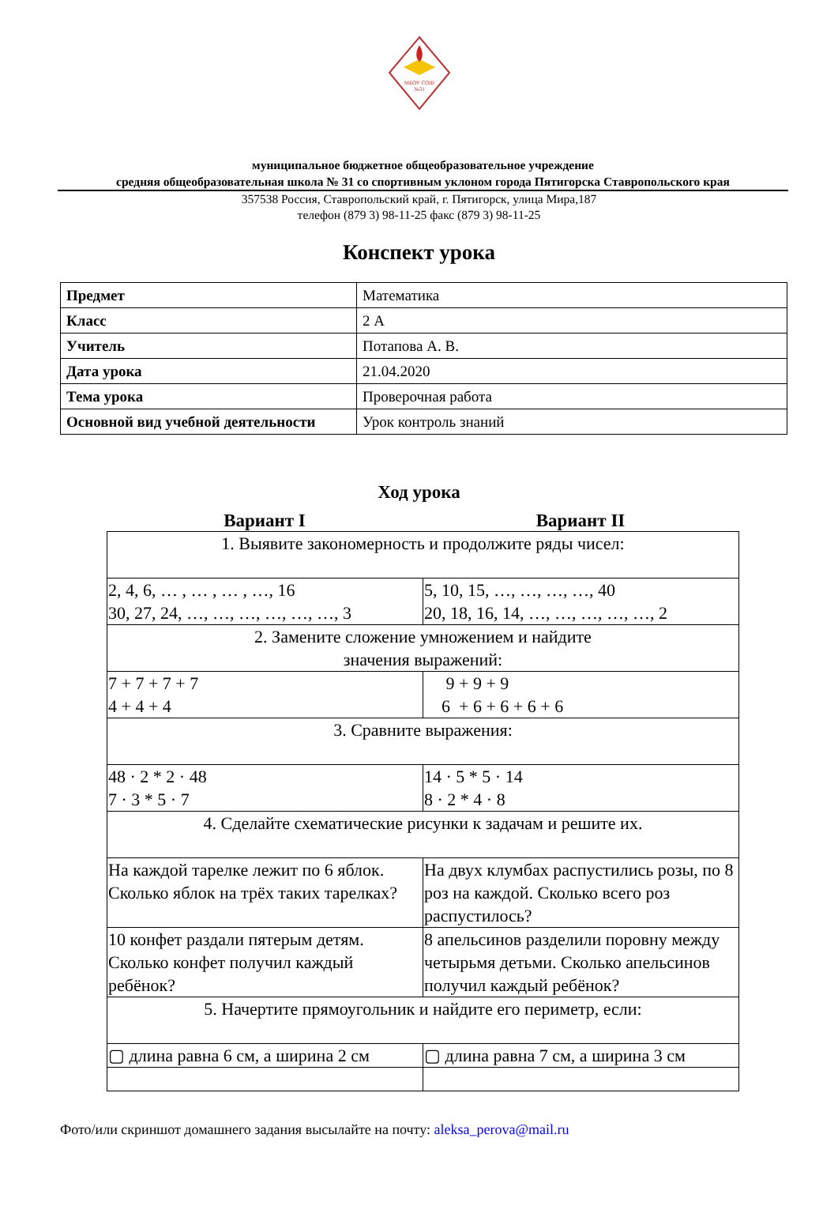МБОУ СОШ
№31
муниципальное бюджетное общеобразовательное учреждение
средняя общеобразовательная школа № 31 со спортивным уклоном города Пятигорска Ставропольского края
357538 Россия, Ставропольский край, г. Пятигорск, улица Мира,187
телефон (879 3) 98-11-25 факс (879 3) 98-11-25
Конспект урока
| Предмет | Математика |
| Класс | 2 А |
| Учитель | Потапова А. В. |
| Дата урока | 21.04.2020 |
| Тема урока | Проверочная работа |
| Основной вид учебной деятельности | Урок контроль знаний |
Ход урока
Вариант I Вариант II
| 1. Выявите закономерность и продолжите ряды чисел: | |
| 2, 4, 6, … , … , … , …, 16 30, 27, 24, …, …, …, …, …, …, 3 | 5, 10, 15, …, …, …, …, 40 20, 18, 16, 14, …, …, …, …, …, 2 |
| 2. Замените сложение умножением и найдите значения выражений: | |
| 7 + 7 + 7 + 7 4 + 4 + 4 | 9 + 9 + 9 6 + 6 + 6 + 6 + 6 |
| 3. Сравните выражения: | |
| 48 · 2 * 2 · 48 7 · 3 * 5 · 7 | 14 · 5 * 5 · 14 8 · 2 * 4 · 8 |
| 4. Сделайте схематические рисунки к задачам и решите их. | |
| На каждой тарелке лежит по 6 яблок. Сколько яблок на трёх таких тарелках? | На двух клумбах распустились розы, по 8 роз на каждой. Сколько всего роз распустилось? |
| 10 конфет раздали пятерым детям. Сколько конфет получил каждый ребёнок? | 8 апельсинов разделили поровну между четырьмя детьми. Сколько апельсинов получил каждый ребёнок? |
| 5. Начертите прямоугольник и найдите его периметр, если: | |
| ▢ длина равна 6 см, а ширина 2 см | ▢ длина равна 7 см, а ширина 3 см |
Фото/или скриншот домашнего задания высылайте на почту: aleksa_perova@mail.ru